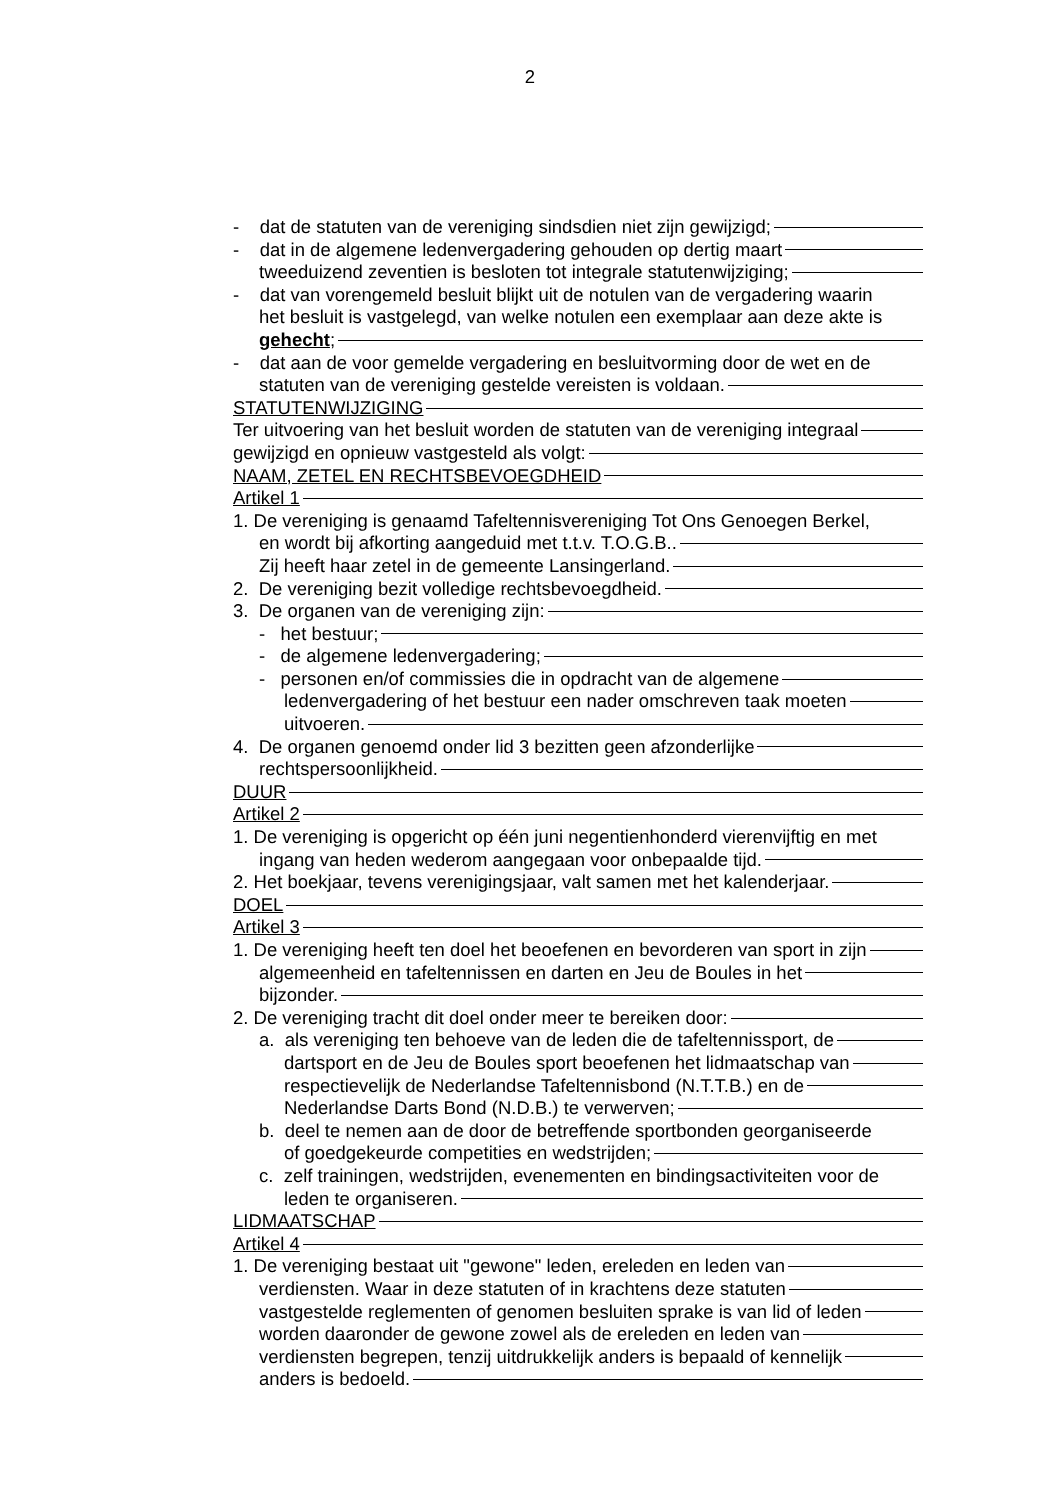2
- dat de statuten van de vereniging sindsdien niet zijn gewijzigd;
- dat in de algemene ledenvergadering gehouden op dertig maart
tweeduizend zeventien is besloten tot integrale statutenwijziging;
- dat van vorengemeld besluit blijkt uit de notulen van de vergadering waarin
het besluit is vastgelegd, van welke notulen een exemplaar aan deze akte is
gehecht;
- dat aan de voor gemelde vergadering en besluitvorming door de wet en de
statuten van de vereniging gestelde vereisten is voldaan.
STATUTENWIJZIGING
Ter uitvoering van het besluit worden de statuten van de vereniging integraal
gewijzigd en opnieuw vastgesteld als volgt:
NAAM, ZETEL EN RECHTSBEVOEGDHEID
Artikel 1
1. De vereniging is genaamd Tafeltennisvereniging Tot Ons Genoegen Berkel,
en wordt bij afkorting aangeduid met t.t.v. T.O.G.B..
Zij heeft haar zetel in de gemeente Lansingerland.
2. De vereniging bezit volledige rechtsbevoegdheid.
3. De organen van de vereniging zijn:
- het bestuur;
- de algemene ledenvergadering;
- personen en/of commissies die in opdracht van de algemene
ledenvergadering of het bestuur een nader omschreven taak moeten
uitvoeren.
4. De organen genoemd onder lid 3 bezitten geen afzonderlijke
rechtspersoonlijkheid.
DUUR
Artikel 2
1. De vereniging is opgericht op één juni negentienhonderd vierenvijftig en met
ingang van heden wederom aangegaan voor onbepaalde tijd.
2. Het boekjaar, tevens verenigingsjaar, valt samen met het kalenderjaar.
DOEL
Artikel 3
1. De vereniging heeft ten doel het beoefenen en bevorderen van sport in zijn
algemeenheid en tafeltennissen en darten en Jeu de Boules in het
bijzonder.
2. De vereniging tracht dit doel onder meer te bereiken door:
a. als vereniging ten behoeve van de leden die de tafeltennissport, de
dartsport en de Jeu de Boules sport beoefenen het lidmaatschap van
respectievelijk de Nederlandse Tafeltennisbond (N.T.T.B.) en de
Nederlandse Darts Bond (N.D.B.) te verwerven;
b. deel te nemen aan de door de betreffende sportbonden georganiseerde
of goedgekeurde competities en wedstrijden;
c. zelf trainingen, wedstrijden, evenementen en bindingsactiviteiten voor de
leden te organiseren.
LIDMAATSCHAP
Artikel 4
1. De vereniging bestaat uit "gewone" leden, ereleden en leden van
verdiensten. Waar in deze statuten of in krachtens deze statuten
vastgestelde reglementen of genomen besluiten sprake is van lid of leden
worden daaronder de gewone zowel als de ereleden en leden van
verdiensten begrepen, tenzij uitdrukkelijk anders is bepaald of kennelijk
anders is bedoeld.